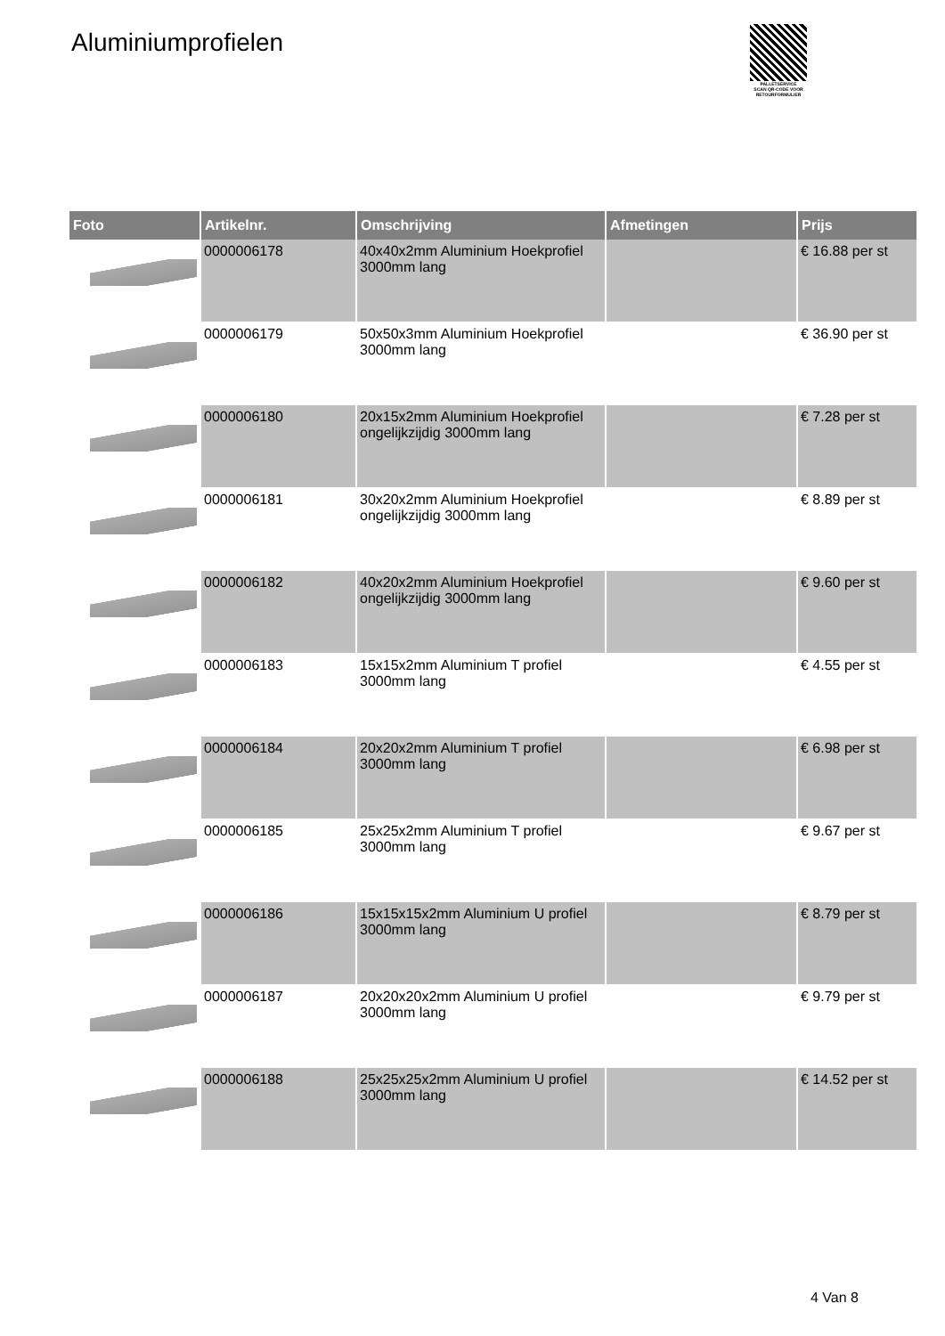Aluminiumprofielen
PALLETSERVICE
SCAN QR-CODE VOOR RETOURFORMULIER
| Foto | Artikelnr. | Omschrijving | Afmetingen | Prijs |
| --- | --- | --- | --- | --- |
| | 0000006178 | 40x40x2mm Aluminium Hoekprofiel 3000mm lang | | € 16.88 per st |
| | 0000006179 | 50x50x3mm Aluminium Hoekprofiel 3000mm lang | | € 36.90 per st |
| | 0000006180 | 20x15x2mm Aluminium Hoekprofiel ongelijkzijdig 3000mm lang | | € 7.28 per st |
| | 0000006181 | 30x20x2mm Aluminium Hoekprofiel ongelijkzijdig 3000mm lang | | € 8.89 per st |
| | 0000006182 | 40x20x2mm Aluminium Hoekprofiel ongelijkzijdig 3000mm lang | | € 9.60 per st |
| | 0000006183 | 15x15x2mm Aluminium T profiel 3000mm lang | | € 4.55 per st |
| | 0000006184 | 20x20x2mm Aluminium T profiel 3000mm lang | | € 6.98 per st |
| | 0000006185 | 25x25x2mm Aluminium T profiel 3000mm lang | | € 9.67 per st |
| | 0000006186 | 15x15x15x2mm Aluminium U profiel 3000mm lang | | € 8.79 per st |
| | 0000006187 | 20x20x20x2mm Aluminium U profiel 3000mm lang | | € 9.79 per st |
| | 0000006188 | 25x25x25x2mm Aluminium U profiel 3000mm lang | | € 14.52 per st |
4 Van 8